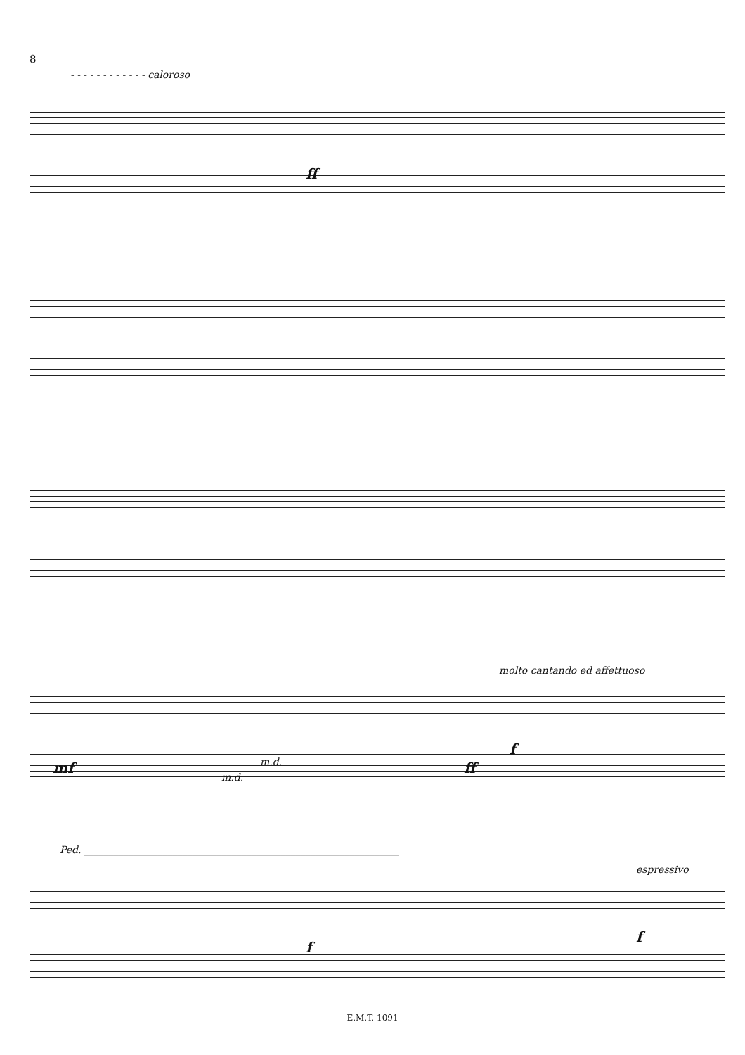8
- - - - - - - - - - - - caloroso
ff
molto cantando ed affettuoso
mf m.d.
m.d.
ff
f
Ped. ________________________________________________________________
espressivo
f
f
E.M.T. 1091